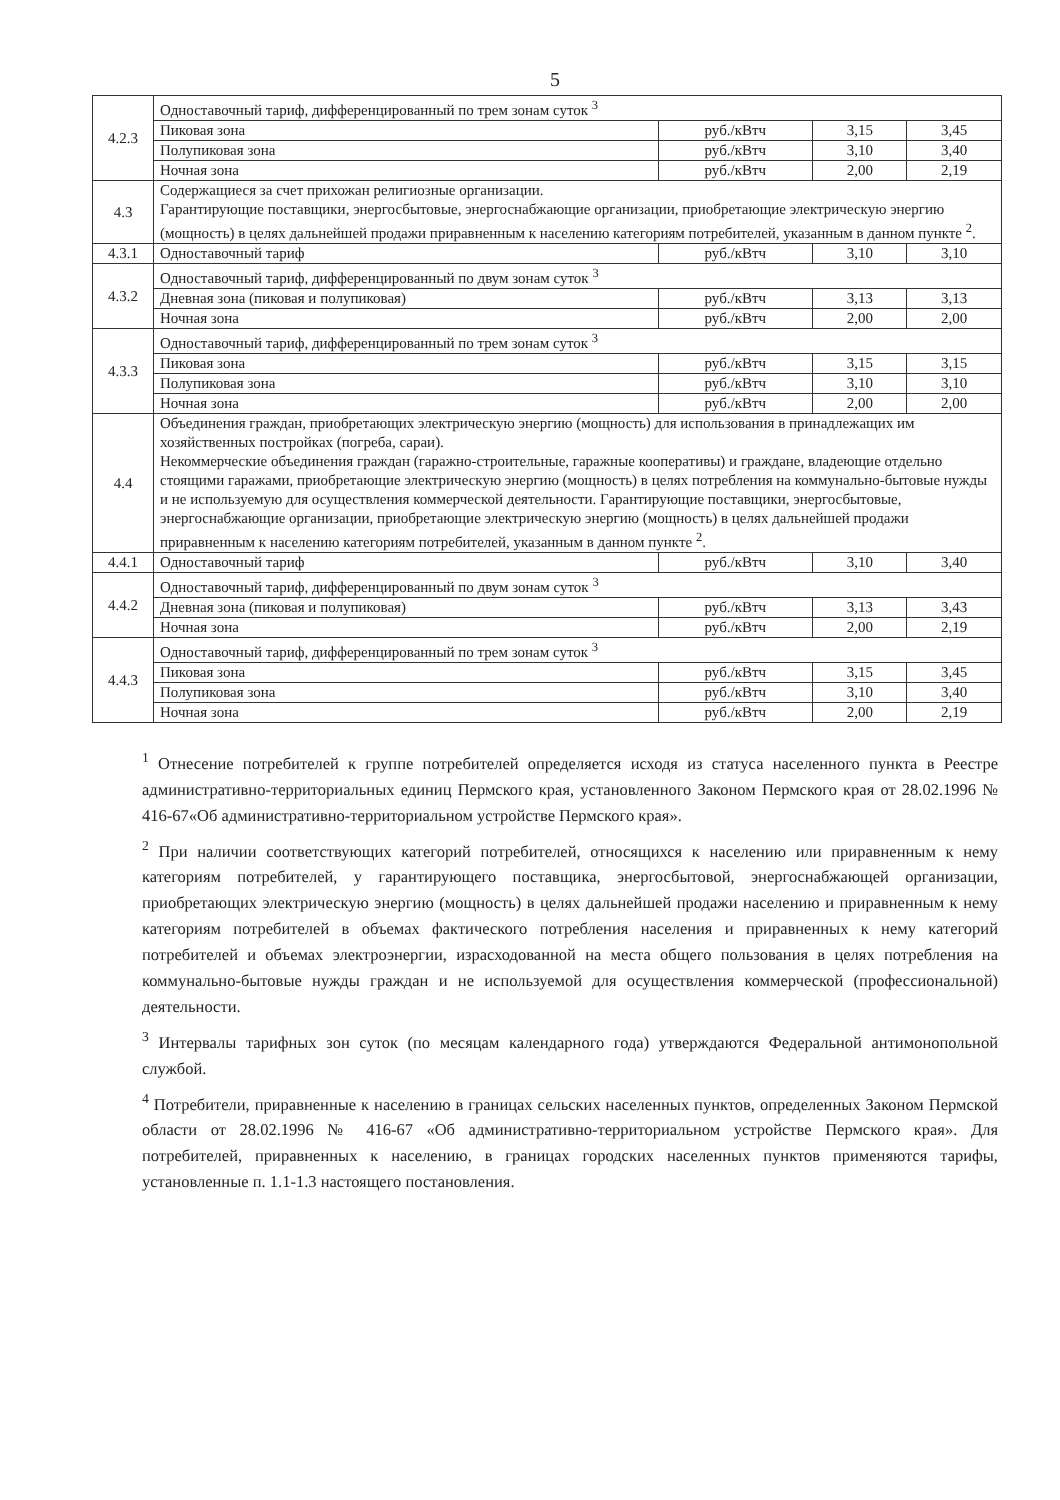5
| 4.2.3 | Одноставочный тариф, дифференцированный по трем зонам суток <sup>3</sup> | | | |
| | Пиковая зона | руб./кВтч | 3,15 | 3,45 |
| | Полупиковая зона | руб./кВтч | 3,10 | 3,40 |
| | Ночная зона | руб./кВтч | 2,00 | 2,19 |
| 4.3 | Содержащиеся за счет прихожан религиозные организации. Гарантирующие поставщики, энергосбытовые, энергоснабжающие организации, приобретающие электрическую энергию (мощность) в целях дальнейшей продажи приравненным к населению категориям потребителей, указанным в данном пункте <sup>2</sup>. | | | |
| 4.3.1 | Одноставочный тариф | руб./кВтч | 3,10 | 3,10 |
| 4.3.2 | Одноставочный тариф, дифференцированный по двум зонам суток <sup>3</sup> | | | |
| | Дневная зона (пиковая и полупиковая) | руб./кВтч | 3,13 | 3,13 |
| | Ночная зона | руб./кВтч | 2,00 | 2,00 |
| 4.3.3 | Одноставочный тариф, дифференцированный по трем зонам суток <sup>3</sup> | | | |
| | Пиковая зона | руб./кВтч | 3,15 | 3,15 |
| | Полупиковая зона | руб./кВтч | 3,10 | 3,10 |
| | Ночная зона | руб./кВтч | 2,00 | 2,00 |
| 4.4 | Объединения граждан, приобретающих электрическую энергию (мощность) для использования в принадлежащих им хозяйственных постройках (погреба, сараи). Некоммерческие объединения граждан (гаражно-строительные, гаражные кооперативы) и граждане, владеющие отдельно стоящими гаражами, приобретающие электрическую энергию (мощность) в целях потребления на коммунально-бытовые нужды и не используемую для осуществления коммерческой деятельности. Гарантирующие поставщики, энергосбытовые, энергоснабжающие организации, приобретающие электрическую энергию (мощность) в целях дальнейшей продажи приравненным к населению категориям потребителей, указанным в данном пункте <sup>2</sup>. | | | |
| 4.4.1 | Одноставочный тариф | руб./кВтч | 3,10 | 3,40 |
| 4.4.2 | Одноставочный тариф, дифференцированный по двум зонам суток <sup>3</sup> | | | |
| | Дневная зона (пиковая и полупиковая) | руб./кВтч | 3,13 | 3,43 |
| | Ночная зона | руб./кВтч | 2,00 | 2,19 |
| 4.4.3 | Одноставочный тариф, дифференцированный по трем зонам суток <sup>3</sup> | | | |
| | Пиковая зона | руб./кВтч | 3,15 | 3,45 |
| | Полупиковая зона | руб./кВтч | 3,10 | 3,40 |
| | Ночная зона | руб./кВтч | 2,00 | 2,19 |
<sup>1</sup> Отнесение потребителей к группе потребителей определяется исходя из статуса населенного пункта в Реестре административно-территориальных единиц Пермского края, установленного Законом Пермского края от 28.02.1996 № 416-67«Об административно-территориальном устройстве Пермского края».
<sup>2</sup> При наличии соответствующих категорий потребителей, относящихся к населению или приравненным к нему категориям потребителей, у гарантирующего поставщика, энергосбытовой, энергоснабжающей организации, приобретающих электрическую энергию (мощность) в целях дальнейшей продажи населению и приравненным к нему категориям потребителей в объемах фактического потребления населения и приравненных к нему категорий потребителей и объемах электроэнергии, израсходованной на места общего пользования в целях потребления на коммунально-бытовые нужды граждан и не используемой для осуществления коммерческой (профессиональной) деятельности.
<sup>3</sup> Интервалы тарифных зон суток (по месяцам календарного года) утверждаются Федеральной антимонопольной службой.
<sup>4</sup> Потребители, приравненные к населению в границах сельских населенных пунктов, определенных Законом Пермской области от 28.02.1996 № 416-67 «Об административно-территориальном устройстве Пермского края». Для потребителей, приравненных к населению, в границах городских населенных пунктов применяются тарифы, установленные п. 1.1-1.3 настоящего постановления.